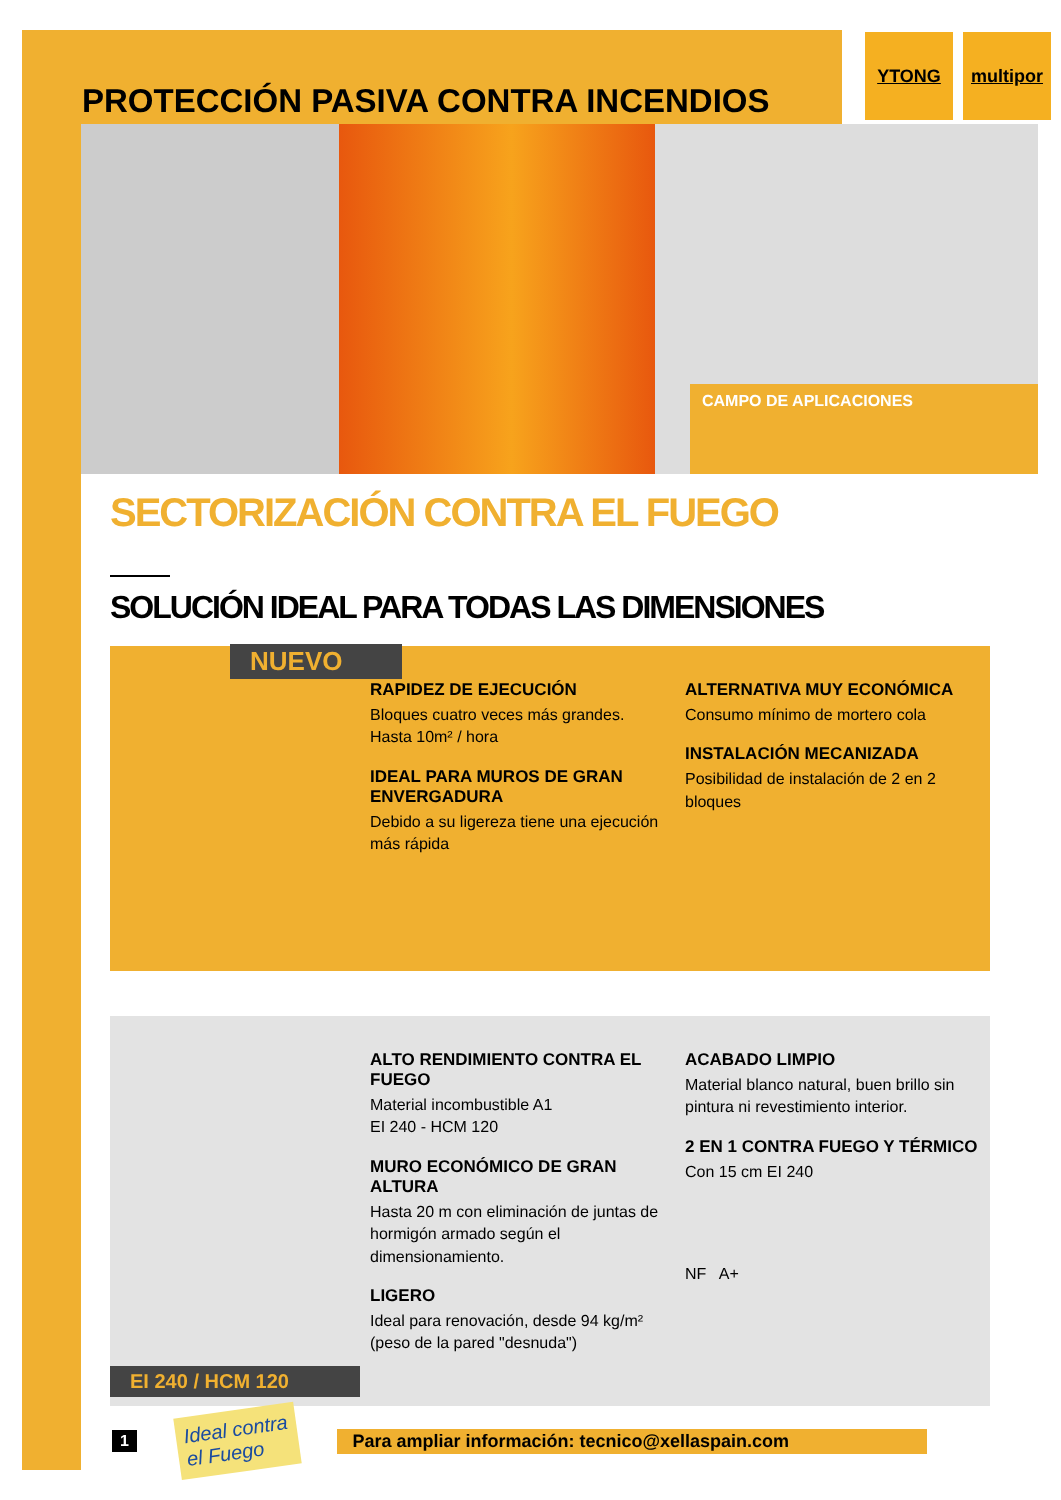PROTECCIÓN PASIVA CONTRA INCENDIOS
YTONG multipor
CAMPO DE APLICACIONES
SECTORIZACIÓN CONTRA EL FUEGO
SOLUCIÓN IDEAL PARA TODAS LAS DIMENSIONES
NUEVO
RAPIDEZ DE EJECUCIÓN
Bloques cuatro veces más grandes. Hasta 10m² / hora
IDEAL PARA MUROS DE GRAN ENVERGADURA
Debido a su ligereza tiene una ejecución más rápida
ALTERNATIVA MUY ECONÓMICA
Consumo mínimo de mortero cola
INSTALACIÓN MECANIZADA
Posibilidad de instalación de 2 en 2 bloques
ALTO RENDIMIENTO CONTRA EL FUEGO
Material incombustible A1
EI 240 - HCM 120
MURO ECONÓMICO DE GRAN ALTURA
Hasta 20 m con eliminación de juntas de hormigón armado según el dimensionamiento.
LIGERO
Ideal para renovación, desde 94 kg/m² (peso de la pared "desnuda")
ACABADO LIMPIO
Material blanco natural, buen brillo sin pintura ni revestimiento interior.
2 EN 1 CONTRA FUEGO Y TÉRMICO
Con 15 cm EI 240
NF A+
EI 240 / HCM 120
1 Ideal contra
el Fuego Para ampliar información: tecnico@xellaspain.com